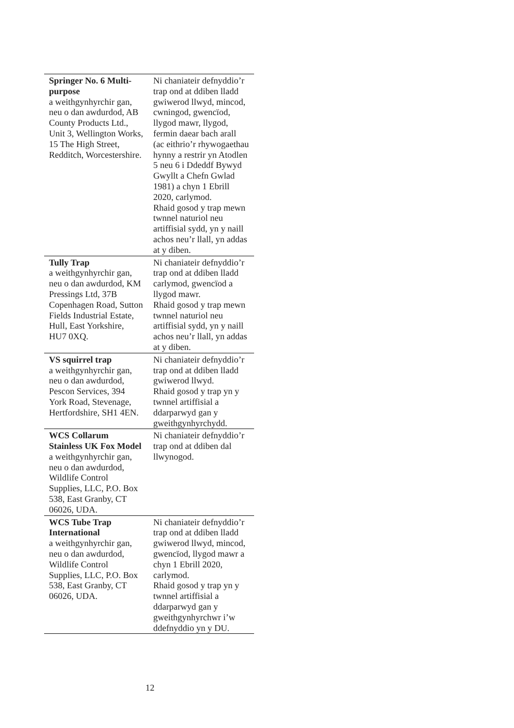| Springer No. 6 Multi-purpose a weithgynhyrchir gan, neu o dan awdurdod, AB County Products Ltd., Unit 3, Wellington Works, 15 The High Street, Redditch, Worcestershire. | Ni chaniateir defnyddio’r trap ond at ddiben lladd gwiwerod llwyd, mincod, cwningod, gwencïod, llygod mawr, llygod, fermin daear bach arall (ac eithrio’r rhywogaethau hynny a restrir yn Atodlen 5 neu 6 i Ddeddf Bywyd Gwyllt a Chefn Gwlad 1981) a chyn 1 Ebrill 2020, carlymod. Rhaid gosod y trap mewn twnnel naturiol neu artiffisial sydd, yn y naill achos neu’r llall, yn addas at y diben. |
| Tully Trap a weithgynhyrchir gan, neu o dan awdurdod, KM Pressings Ltd, 37B Copenhagen Road, Sutton Fields Industrial Estate, Hull, East Yorkshire, HU7 0XQ. | Ni chaniateir defnyddio’r trap ond at ddiben lladd carlymod, gwencïod a llygod mawr. Rhaid gosod y trap mewn twnnel naturiol neu artiffisial sydd, yn y naill achos neu’r llall, yn addas at y diben. |
| VS squirrel trap a weithgynhyrchir gan, neu o dan awdurdod, Pescon Services, 394 York Road, Stevenage, Hertfordshire, SH1 4EN. | Ni chaniateir defnyddio’r trap ond at ddiben lladd gwiwerod llwyd. Rhaid gosod y trap yn y twnnel artiffisial a ddarparwyd gan y gweithgynhyrchydd. |
| WCS Collarum Stainless UK Fox Model a weithgynhyrchir gan, neu o dan awdurdod, Wildlife Control Supplies, LLC, P.O. Box 538, East Granby, CT 06026, UDA. | Ni chaniateir defnyddio’r trap ond at ddiben dal llwynogod. |
| WCS Tube Trap International a weithgynhyrchir gan, neu o dan awdurdod, Wildlife Control Supplies, LLC, P.O. Box 538, East Granby, CT 06026, UDA. | Ni chaniateir defnyddio’r trap ond at ddiben lladd gwiwerod llwyd, mincod, gwencïod, llygod mawr a chyn 1 Ebrill 2020, carlymod. Rhaid gosod y trap yn y twnnel artiffisial a ddarparwyd gan y gweithgynhyrchwr i’w ddefnyddio yn y DU. |
12